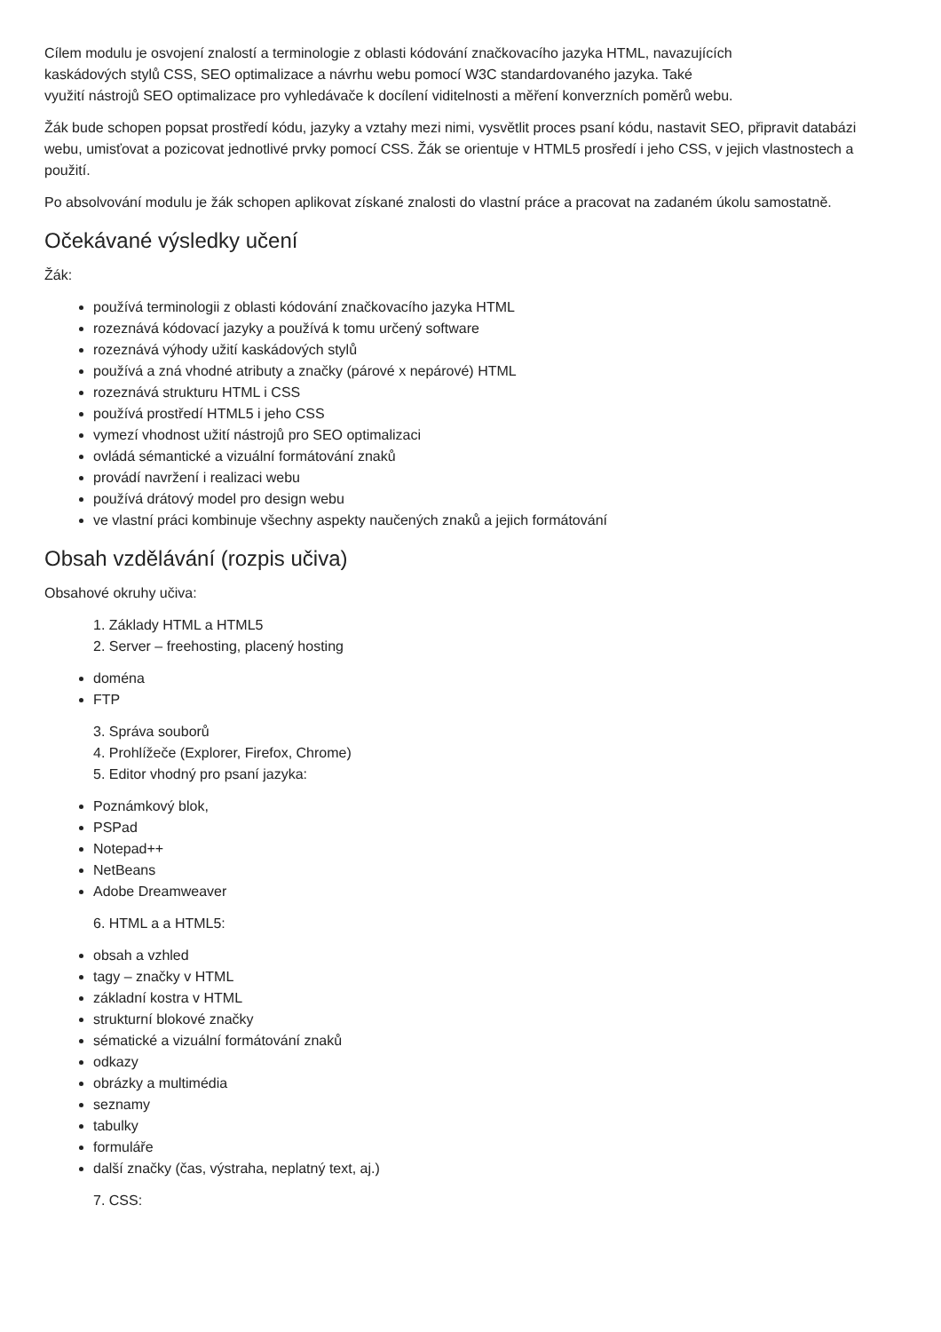Cílem modulu je osvojení znalostí a terminologie z oblasti kódování značkovacího jazyka HTML, navazujících
kaskádových stylů CSS, SEO optimalizace a návrhu webu pomocí W3C standardovaného jazyka. Také
využití nástrojů SEO optimalizace pro vyhledávače k docílení viditelnosti a měření konverzních poměrů webu.
Žák bude schopen popsat prostředí kódu, jazyky a vztahy mezi nimi, vysvětlit proces psaní kódu, nastavit SEO, připravit databázi webu, umisťovat a pozicovat jednotlivé prvky pomocí CSS. Žák se orientuje v HTML5 prosředí i jeho CSS, v jejich vlastnostech a použití.
Po absolvování modulu je žák schopen aplikovat získané znalosti do vlastní práce a pracovat na zadaném úkolu samostatně.
Očekávané výsledky učení
Žák:
používá terminologii z oblasti kódování značkovacího jazyka HTML
rozeznává kódovací jazyky a používá k tomu určený software
rozeznává výhody užití kaskádových stylů
používá a zná vhodné atributy a značky (párové x nepárové) HTML
rozeznává strukturu HTML i CSS
používá prostředí HTML5 i jeho CSS
vymezí vhodnost užití nástrojů pro SEO optimalizaci
ovládá sémantické a vizuální formátování znaků
provádí navržení i realizaci webu
používá drátový model pro design webu
ve vlastní práci kombinuje všechny aspekty naučených znaků a jejich formátování
Obsah vzdělávání (rozpis učiva)
Obsahové okruhy učiva:
1. Základy HTML a HTML5
2. Server – freehosting, placený hosting
doména
FTP
3. Správa souborů
4. Prohlížeče (Explorer, Firefox, Chrome)
5. Editor vhodný pro psaní jazyka:
Poznámkový blok,
PSPad
Notepad++
NetBeans
Adobe Dreamweaver
6. HTML a a HTML5:
obsah a vzhled
tagy – značky v HTML
základní kostra v HTML
strukturní blokové značky
sématické a vizuální formátování znaků
odkazy
obrázky a multimédia
seznamy
tabulky
formuláře
další značky (čas, výstraha, neplatný text, aj.)
7. CSS: